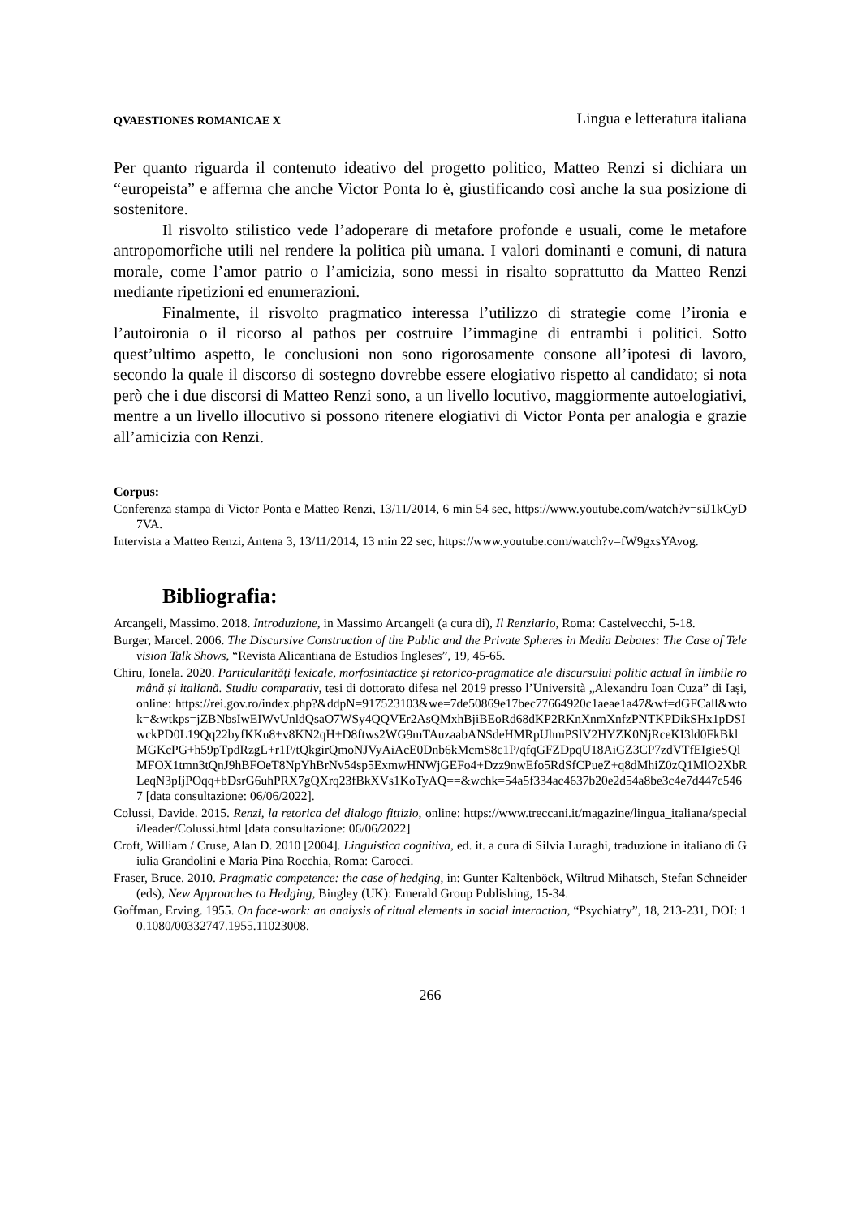QVAESTIONES ROMANICAE X Lingua e letteratura italiana
Per quanto riguarda il contenuto ideativo del progetto politico, Matteo Renzi si dichiara un “europeista” e afferma che anche Victor Ponta lo è, giustificando così anche la sua posizione di sostenitore.
Il risvolto stilistico vede l’adoperare di metafore profonde e usuali, come le metafore antropomorfiche utili nel rendere la politica più umana. I valori dominanti e comuni, di natura morale, come l’amor patrio o l’amicizia, sono messi in risalto soprattutto da Matteo Renzi mediante ripetizioni ed enumerazioni.
Finalmente, il risvolto pragmatico interessa l’utilizzo di strategie come l’ironia e l’autoironia o il ricorso al pathos per costruire l’immagine di entrambi i politici. Sotto quest’ultimo aspetto, le conclusioni non sono rigorosamente consone all’ipotesi di lavoro, secondo la quale il discorso di sostegno dovrebbe essere elogiativo rispetto al candidato; si nota però che i due discorsi di Matteo Renzi sono, a un livello locutivo, maggiormente autoelogiativi, mentre a un livello illocutivo si possono ritenere elogiativi di Victor Ponta per analogia e grazie all’amicizia con Renzi.
Corpus:
Conferenza stampa di Victor Ponta e Matteo Renzi, 13/11/2014, 6 min 54 sec, https://www.youtube.com/watch?v=siJ1kCyD7VA.
Intervista a Matteo Renzi, Antena 3, 13/11/2014, 13 min 22 sec, https://www.youtube.com/watch?v=fW9gxsYAvog.
Bibliografia:
Arcangeli, Massimo. 2018. Introduzione, in Massimo Arcangeli (a cura di), Il Renziario, Roma: Castelvecchi, 5-18.
Burger, Marcel. 2006. The Discursive Construction of the Public and the Private Spheres in Media Debates: The Case of Television Talk Shows, “Revista Alicantiana de Estudios Ingleses”, 19, 45-65.
Chiru, Ionela. 2020. Particularități lexicale, morfosintactice și retorico-pragmatice ale discursului politic actual în limbile română și italiană. Studiu comparativ, tesi di dottorato difesa nel 2019 presso l’Università „Alexandru Ioan Cuza” di Iași, online: https://rei.gov.ro/index.php?&ddpN=917523103&we=7de50869e17bec77664920c1aeae1a47&wf=dGFCall&wtok=&wtkps=jZBNbsIwEIWvUnldQsaO7WSy4QQVEr2AsQMxhBjiBEoRd68dKP2RKnXnmXnfzPNTKPDikSHx1pDSIwckPD0L19Qq22byfKKu8+v8KN2qH+D8ftws2WG9mTAuzaabANSdeHMRpUhmPSlV2HYZK0NjRceKI3ld0FkBklMGKcPG+h59pTpdRzgL+r1P/tQkgirQmoNJVyAiAcE0Dnb6kMcmS8c1P/qfqGFZDpqU18AiGZ3CP7zdVTfEIgieSQlMFOX1tmn3tQnJ9hBFOeT8NpYhBrNv54sp5ExmwHNWjGEFo4+Dzz9nwEfo5RdSfCPueZ+q8dMhiZ0zQ1MlO2XbRLeqN3pIjPOqq+bDsrG6uhPRX7gQXrq23fBkXVs1KoTyAQ==&wchk=54a5f334ac4637b20e2d54a8be3c4e7d447c5467 [data consultazione: 06/06/2022].
Colussi, Davide. 2015. Renzi, la retorica del dialogo fittizio, online: https://www.treccani.it/magazine/lingua_italiana/speciali/leader/Colussi.html [data consultazione: 06/06/2022]
Croft, William / Cruse, Alan D. 2010 [2004]. Linguistica cognitiva, ed. it. a cura di Silvia Luraghi, traduzione in italiano di Giulia Grandolini e Maria Pina Rocchia, Roma: Carocci.
Fraser, Bruce. 2010. Pragmatic competence: the case of hedging, in: Gunter Kaltenböck, Wiltrud Mihatsch, Stefan Schneider (eds), New Approaches to Hedging, Bingley (UK): Emerald Group Publishing, 15-34.
Goffman, Erving. 1955. On face-work: an analysis of ritual elements in social interaction, “Psychiatry”, 18, 213-231, DOI: 10.1080/00332747.1955.11023008.
266